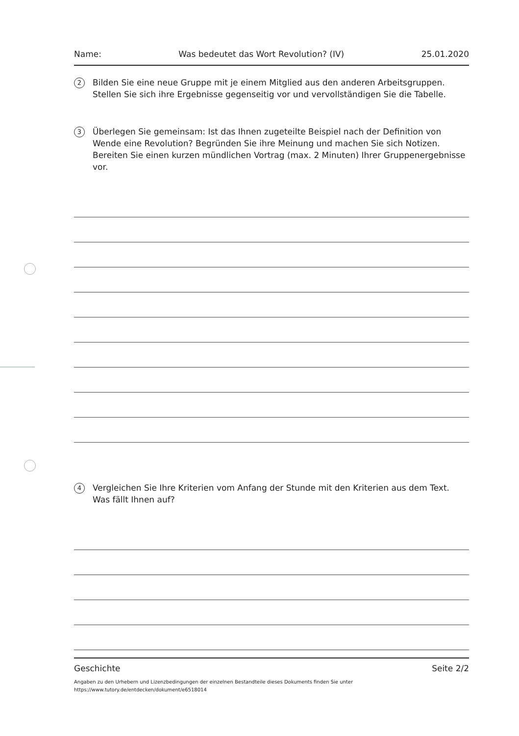Name: Was bedeutet das Wort Revolution? (IV) 25.01.2020
2
Bilden Sie eine neue Gruppe mit je einem Mitglied aus den anderen Arbeitsgruppen. Stellen Sie sich ihre Ergebnisse gegenseitig vor und vervollständigen Sie die Tabelle.
3
Überlegen Sie gemeinsam: Ist das Ihnen zugeteilte Beispiel nach der Definition von Wende eine Revolution? Begründen Sie ihre Meinung und machen Sie sich Notizen. Bereiten Sie einen kurzen mündlichen Vortrag (max. 2 Minuten) Ihrer Gruppenergebnisse vor.
4
Vergleichen Sie Ihre Kriterien vom Anfang der Stunde mit den Kriterien aus dem Text. Was fällt Ihnen auf?
Geschichte Seite 2/2
Angaben zu den Urhebern und Lizenzbedingungen der einzelnen Bestandteile dieses Dokuments finden Sie unter
https://www.tutory.de/entdecken/dokument/e6518014